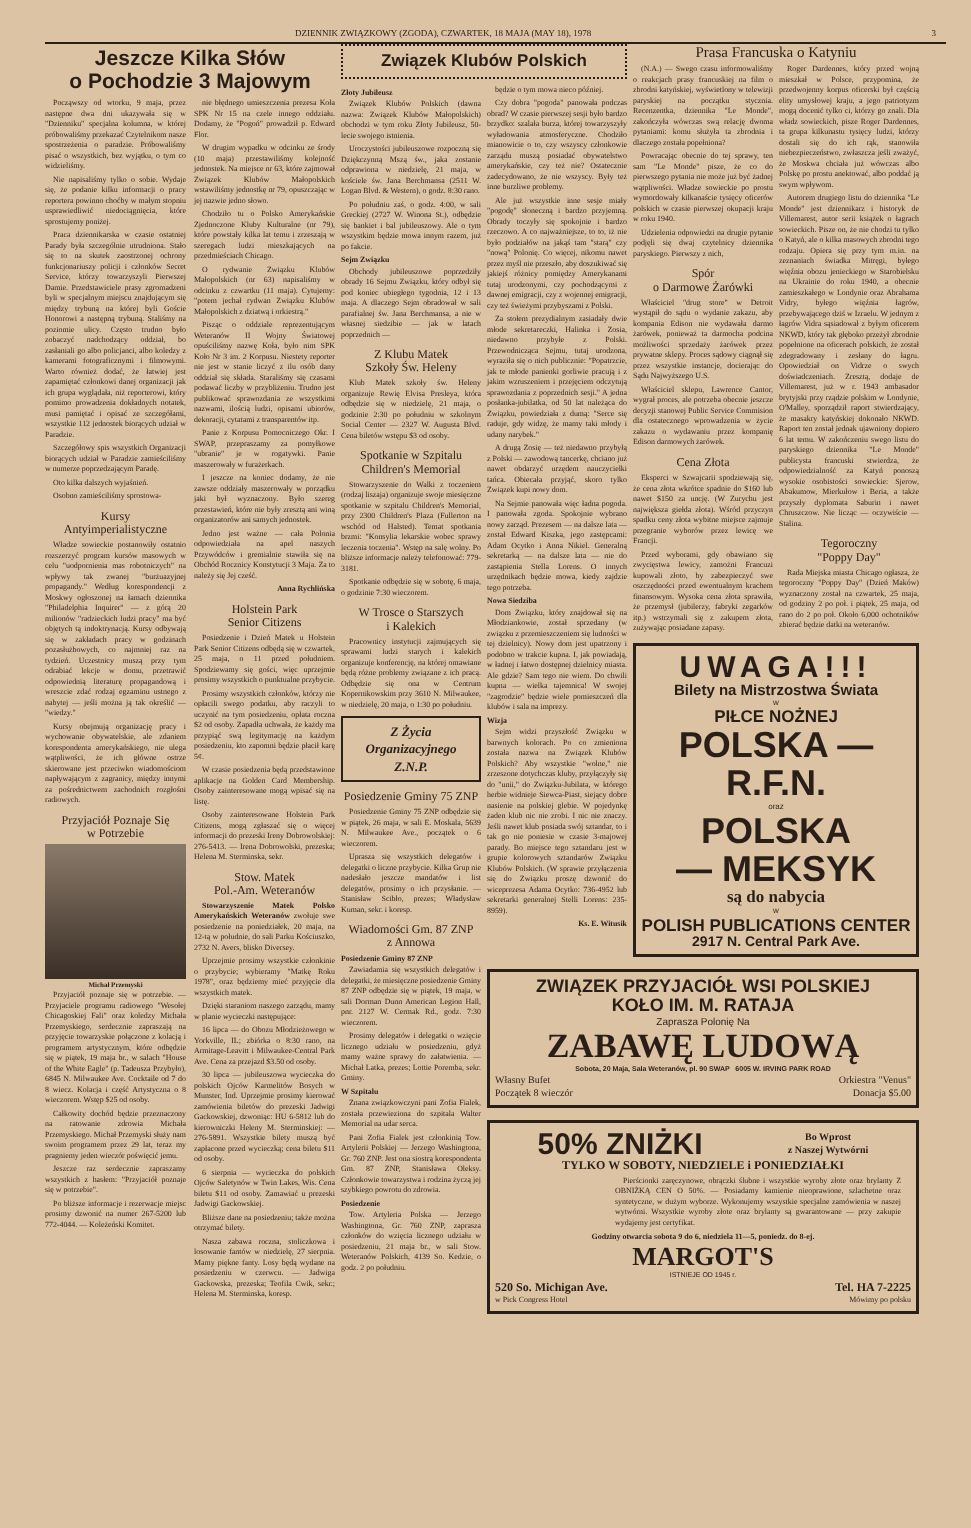DZIENNIK ZWIĄZKOWY (ZGODA), CZWARTEK, 18 MAJA (MAY 18), 1978 3
Jeszcze Kilka Słów
o Pochodzie 3 Majowym
Począwszy od wtorku, 9 maja, przez następne dwa dni ukazywała się w "Dzienniku" specjalna kolumna, w której próbowaliśmy przekazać Czytelnikom nasze spostrzeżenia o paradzie. Próbowaliśmy pisać o wszystkich, bez wyjątku, o tym co widzieliśmy.
Nie napisaliśmy tylko o sobie. Wydaje się, że podanie kilku informacji o pracy reportera powinno choćby w małym stopniu usprawiedliwić niedociągnięcia, które sprostujemy poniżej.
Praca dziennikarska w czasie ostatniej Parady była szczególnie utrudniona. Stało się to na skutek zaostrzonej ochrony funkcjonariuszy policji i członków Secret Service, którzy towarzyszyli Pierwszej Damie. Przedstawiciele prasy zgromadzeni byli w specjalnym miejscu znajdującym się między trybuną na której byli Goście Honorowi a następną trybuną. Staliśmy na poziomie ulicy. Często trudno było zobaczyć nadchodzący oddział, bo zasłaniali go albo policjanci, albo koledzy z kamerami fotograficznymi i filmowymi. Warto również dodać, że łatwiej jest zapamiętać członkowi danej organizacji jak ich grupa wyglądała, niż reporterowi, który pomimo prowadzenia dokładnych notatek, musi pamiętać i opisać ze szczegółami, wszystkie 112 jednostek biorących udział w Paradzie.
Szczegółowy spis wszystkich Organizacji biorących udział w Paradzie zamieściliśmy w numerze poprzedzającym Paradę.
Oto kilka dalszych wyjaśnień.
Osobno zamieściliśmy sprostowa-
Kursy
Antyimperialistyczne
Władze sowieckie postanowiły ostatnio rozszerzyć program kursów masowych w celu "uodpornienia mas robotniczych" na wpływy tak zwanej "burżuazyjnej propagandy." Według korespondencji z Moskwy ogłoszonej na łamach dziennika "Philadelphia Inquirer" — z górą 20 milionów "radzieckich ludzi pracy" ma być objętych tą indoktrynacją. Kursy odbywają się w zakładach pracy w godzinach pozasłużbowych, co najmniej raz na tydzień. Uczestnicy muszą przy tym odrabiać lekcje w domu, przetrawić odpowiednią literaturę propagandową i wreszcie zdać rodzaj egzaminu ustnego z nabytej — jeśli można ją tak określić — "wiedzy."
Kursy obejmują organizację pracy i wychowanie obywatelskie, ale zdaniem korespondenta amerykańskiego, nie ulega wątpliwości, że ich główne ostrze skierowane jest przeciwko wiadomościom napływającym z zagranicy, między innymi za pośrednictwem zachodnich rozgłośni radiowych.
Przyjaciół Poznaje Się
w Potrzebie
Michał Przemyski
Przyjaciół poznaje się w potrzebie. — Przyjaciele programu radiowego "Wesołej Chicagoskiej Fali" oraz koledzy Michała Przemyskiego, serdecznie zapraszają na przyjęcie towarzyskie połączone z kolacją i programem artystycznym, które odbędzie się w piątek, 19 maja br., w salach "House of the White Eagle" (p. Tadeusza Przybyło), 6845 N. Milwaukee Ave. Cocktaile od 7 do 8 wiecz. Kolacja i część Artystyczna o 8 wieczorem. Wstęp $25 od osoby.
Całkowity dochód będzie przeznaczony na ratowanie zdrowia Michała Przemyskiego. Michał Przemyski służy nam swoim programem przez 29 lat, teraz my pragniemy jeden wieczór poświęcić jemu.
Jeszcze raz serdecznie zapraszamy wszystkich z hasłem: "Przyjaciół poznaje się w potrzebie".
Po bliższe informacje i rezerwacje miejsc prosimy dzwonić na numer 267-5200 lub 772-4044. — Koleżeński Komitet.
nie błędnego umieszczenia prezesa Koła SPK Nr 15 na czele innego oddziału. Dodamy, że "Pogoń" prowadził p. Edward Flor.
W drugim wypadku w odcinku ze środy (10 maja) przestawiliśmy kolejność jednostek. Na miejsce nr 63, które zajmował Związek Klubów Małopolskich wstawiliśmy jednostkę nr 79, opuszczając w jej nazwie jedno słowo.
Chodziło tu o Polsko Amerykańskie Zjednoczone Kluby Kulturalne (nr 79), które powstały kilka lat temu i zrzeszają w szeregach ludzi mieszkających na przedmieściach Chicago.
O rydwanie Związku Klubów Małopolskich (nr 63) napisaliśmy w odcinku z czwartku (11 maja). Cytujemy: "potem jechał rydwan Związku Klubów Małopolskich z dziatwą i orkiestrą."
Pisząc o oddziale reprezentującym Weteranów II Wojny Światowej opuściliśmy nazwę Koła, było nim SPK Koło Nr 3 im. 2 Korpusu. Niestety reporter nie jest w stanie liczyć z ilu osób dany oddział się składa. Staraliśmy się czasami podawać liczby w przybliżeniu. Trudno jest publikować sprawozdania ze wszystkimi nazwami, ilością ludzi, opisami ubiorów, dekoracji, cytatami z transparentów itp.
Panie z Korpusu Pomocniczego Okr. I SWAP, przepraszamy za pomyłkowe "ubranie" je w rogatywki. Panie maszerowały w furażerkach.
I jeszcze na koniec dodamy, że nie zawsze oddziały maszerowały w porządku jaki był wyznaczony. Było szereg przestawień, które nie były zresztą ani winą organizatorów ani samych jednostek.
Jedno jest ważne — cała Polonia odpowiedziała na apel naszych Przywódców i gremialnie stawiła się na Obchód Rocznicy Konstytucji 3 Maja. Za to należy się Jej cześć.
Anna Rychlińska
Holstein Park
Senior Citizens
Posiedzenie i Dzień Matek u Holstein Park Senior Citizens odbędą się w czwartek, 25 maja, o 11 przed południem. Spodziewamy się gości, więc uprzejmie prosimy wszystkich o punktualne przybycie.
Prosimy wszystkich członków, którzy nie opłacili swego podatku, aby raczyli to uczynić na tym posiedzeniu, opłata roczna $2 od osoby. Zapadła uchwała, że każdy ma przypiąć swą legitymację na każdym posiedzeniu, kto zapomni będzie płacił karę 5¢.
W czasie posiedzenia będą przedstawione aplikacje na Golden Card Membership. Osoby zainteresowane mogą wpisać się na listę.
Osoby zainteresowane Holstein Park Citizens, mogą zgłaszać się o więcej informacji do prezeski Ireny Dobrowolskiej: 276-5413. — Irena Dobrowolski, prezeska; Helena M. Sterminska, sekr.
Stow. Matek
Pol.-Am. Weteranów
Stowarzyszenie Matek Polsko Amerykańskich Weteranów zwołuje swe posiedzenie na poniedziałek, 20 maja, na 12-tą w południe, do sali Parku Kościuszko, 2732 N. Avers, blisko Diversey.
Uprzejmie prosimy wszystkie członkinie o przybycie; wybieramy "Matkę Roku 1978", oraz będziemy mieć przyjęcie dla wszystkich matek.
Dzięki staraniom naszego zarządu, mamy w planie wycieczki następujące:
16 lipca — do Obozu Młodzieżowego w Yorkville, IL; zbiórka o 8:30 rano, na Armitage-Leavitt i Milwaukee-Central Park Ave. Cena za przejazd $3.50 od osoby.
30 lipca — jubileuszowa wycieczka do polskich Ojców Karmelitów Bosych w Munster, Ind. Uprzejmie prosimy kierować zamówienia biletów do prezeski Jadwigi Gackowskiej, dzwoniąc: HU 6-5812 lub do kierowniczki Heleny M. Sterminskiej: — 276-5891. Wszystkie bilety muszą być zapłacone przed wycieczką; cena biletu $11 od osoby.
6 sierpnia — wycieczka do polskich Ojców Saletynów w Twin Lakes, Wis. Cena biletu $11 od osoby. Zamawiać u prezeski Jadwigi Gackowskiej.
Bliższe dane na posiedzeniu; także można otrzymać bilety.
Nasza zabawa roczna, stoliczkowa i losowanie fantów w niedzielę, 27 sierpnia. Mamy piękne fanty. Losy będą wydane na posiedzeniu w czerwcu. — Jadwiga Gackowska, prezeska; Teofila Cwik, sekr.; Helena M. Sterminska, koresp.
Związek Klubów Polskich
Złoty Jubileusz
Związek Klubów Polskich (dawna nazwa: Związek Klubów Małopolskich) obchodzi w tym roku Złoty Jubileusz, 50-lecie swojego istnienia.
Uroczystości jubileuszowe rozpoczną się Dziękczynną Mszą św., jaka zostanie odprawiona w niedzielę, 21 maja, w kościele św. Jana Berchmansa (2511 W. Logan Blvd. & Western), o godz. 8:30 rano.
Po południu zaś, o godz. 4:00, w sali Greckiej (2727 W. Winona St.), odbędzie się bankiet i bal jubileuszowy. Ale o tym wszystkim będzie mowa innym razem, już po fakcie.
Sejm Związku
Obchody jubileuszowe poprzedziły obrady 16 Sejmu Związku, który odbył się pod koniec ubiegłego tygodnia, 12 i 13 maja. A dlaczego Sejm obradował w sali parafialnej św. Jana Berchmansa, a nie w własnej siedzibie — jak w latach poprzednich —
Z Klubu Matek
Szkoły Św. Heleny
Klub Matek szkoły św. Heleny organizuje Rewię Elvisa Presleya, która odbędzie się w niedzielę, 21 maja, o godzinie 2:30 po południu w szkolnym Social Center — 2327 W. Augusta Blvd. Cena biletów wstępu $3 od osoby.
Spotkanie w Szpitalu
Children's Memorial
Stowarzyszenie do Walki z toczeniem (rodzaj liszaja) organizuje swoje miesięczne spotkanie w szpitalu Children's Memorial, przy 2300 Children's Plaza (Fullerton na wschód od Halsted). Temat spotkania brzmi: "Konsylia lekarskie wobec sprawy leczenia toczenia". Wstęp na salę wolny. Po bliższe informacje należy telefonować: 779-3181.
Spotkanie odbędzie się w sobotę, 6 maja, o godzinie 7:30 wieczorem.
W Trosce o Starszych
i Kalekich
Pracownicy instytucji zajmujących się sprawami ludzi starych i kalekich organizuje konferencję, na której omawiane będą różne problemy związane z ich pracą. Odbędzie się ona w Centrum Kopernikowskim przy 3610 N. Milwaukee, w niedzielę, 20 maja, o 1:30 po południu.
Z Życia
Organizacyjnego
Z.N.P.
Posiedzenie Gminy 75 ZNP
Posiedzenie Gminy 75 ZNP odbędzie się w piątek, 26 maja, w sali E. Moskala, 5639 N. Milwaukee Ave., początek o 6 wieczorem.
Uprasza się wszystkich delegatów i delegatki o liczne przybycie. Kilka Grup nie nadesłało jeszcze mandatów i list delegatów, prosimy o ich przysłanie. — Stanisław Scibło, prezes; Władysław Kuman, sekr. i koresp.
Wiadomości Gm. 87 ZNP
z Annowa
Posiedzenie Gminy 87 ZNP
Zawiadamia się wszystkich delegatów i delegatki, że miesięczne posiedzenie Gminy 87 ZNP odbędzie się w piątek, 19 maja, w sali Dorman Dunn American Legion Hall, pnr. 2127 W. Cermak Rd., godz. 7:30 wieczorem.
Prosimy delegatów i delegatki o wzięcie licznego udziału w posiedzeniu, gdyż mamy ważne sprawy do załatwienia. — Michał Latka, prezes; Lottie Poremba, sekr. Gminy.
W Szpitalu
Znana związkowczyni pani Zofia Fialek, została przewieziona do szpitala Walter Memorial na udar serca.
Pani Zofia Fialek jest członkinią Tow. Artylerii Polskiej — Jerzego Washingtona, Gr. 760 ZNP. Jest ona siostrą korespondenta Gm. 87 ZNP, Stanisława Oleksy. Członkowie towarzystwa i rodzina życzą jej szybkiego powrotu do zdrowia.
Posiedzenie
Tow. Artyleria Polska — Jerzego Washingtona, Gr. 760 ZNP, zaprasza członków do wzięcia licznego udziału w posiedzeniu, 21 maja br., w sali Stow. Weteranów Polskich, 4139 So. Kedzie, o godz. 2 po południu.
będzie o tym mowa nieco później.
Czy dobra "pogoda" panowała podczas obrad? W czasie pierwszej sesji było bardzo brzydko: szalała burza, której towarzyszyły wyładowania atmosferyczne. Chodziło mianowicie o to, czy wszyscy członkowie zarządu muszą posiadać obywatelstwo amerykańskie, czy też nie? Ostatecznie zadecydowano, że nie wszyscy. Były też inne burzliwe problemy.
Ale już wszystkie inne sesje miały "pogodę" słoneczną i bardzo przyjemną. Obrady toczyły się spokojnie i bardzo rzeczowo. A co najważniejsze, to to, iż nie było podziałów na jakąś tam "starą" czy "nową" Polonię. Co więcej, nikomu nawet przez myśl nie przeszło, aby doszukiwać się jakiejś różnicy pomiędzy Amerykanami tutaj urodzonymi, czy pochodzącymi z dawnej emigracji, czy z wojennej emigracji, czy też świeżymi przybyszami z Polski.
Za stołem prezydialnym zasiadały dwie młode sekretareczki, Halinka i Zosia, niedawno przybyłe z Polski. Przewodnicząca Sejmu, tutaj urodzona, wyraziła się o nich publicznie: "Popatrzcie, jak te młode panienki gorliwie pracują i z jakim wzruszeniem i przejęciem odczytują sprawozdania z poprzednich sesji." A jedna posłanka-jubilatka, od 50 lat należąca do Związku, powiedziała z dumą: "Serce się raduje, gdy widzę, że mamy taki młody i udany narybek."
A drugą Zosię — też niedawno przybyłą z Polski — zawodową tancerkę, chciano już nawet obdarzyć urzędem nauczycielki tańca. Obiecała przyjąć, skoro tylko Związek kupi nowy dom.
Na Sejmie panowała więc ładna pogoda. I panowała zgoda. Spokojnie wybrano nowy zarząd. Prezesem — na dalsze lata — został Edward Kiszka, jego zastępcami: Adam Ocytko i Anna Nikiel. Generalną sekretarką — na dalsze lata — nie do zastąpienia Stella Lorens. O innych urzędnikach będzie mowa, kiedy zajdzie tego potrzeba.
Nowa Siedziba
Dom Związku, który znajdował się na Młodziankowie, został sprzedany (w związku z przemieszczeniem się ludności w tej dzielnicy). Nowy dom jest upatrzony i podobno w trakcie kupna. I, jak powiadają, w ładnej i łatwo dostępnej dzielnicy miasta. Ale gdzie? Sam tego nie wiem. Do chwili kupna — wielka tajemnica! W swojej "zagrodzie" będzie wiele pomieszczeń dla klubów i sala na imprezy.
Wizja
Sejm widzi przyszłość Związku w barwnych kolorach. Po co zmieniona została nazwa na Związek Klubów Polskich? Aby wszystkie "wolne," nie zrzeszone dotychczas kluby, przyłączyły się do "unii," do Związku-Jubilata, w którego herbie widnieje Siewca-Piast, siejący dobre nasienie na polskiej glebie. W pojedynkę żaden klub nic nie zrobi. I nic nie znaczy. Jeśli nawet klub posiada swój sztandar, to i tak go nie poniesie w czasie 3-majowej parady. Bo miejsce tego sztandaru jest w grupie kolorowych sztandarów Związku Klubów Polskich. (W sprawie przyłączenia się do Związku proszę dzwonić do wiceprezesa Adama Ocytko: 736-4952 lub sekretarki generalnej Stelli Lorens: 235-8959).
Ks. E. Witusik
Prasa Francuska o Katyniu
(N.A.) — Swego czasu informowaliśmy o reakcjach prasy francuskiej na film o zbrodni katyńskiej, wyświetlony w telewizji paryskiej na początku stycznia. Recenzentka, dziennika "Le Monde", zakończyła wówczas swą relację dwoma pytaniami: komu służyła ta zbrodnia i dlaczego została popełniona?
Powracając obecnie do tej sprawy, ten sam "Le Monde" pisze, że co do pierwszego pytania nie może już być żadnej wątpliwości. Władze sowieckie po prostu wymordowały kilkanaście tysięcy oficerów polskich w czasie pierwszej okupacji kraju w roku 1940.
Udzielenia odpowiedzi na drugie pytanie podjęli się dwaj czytelnicy dziennika paryskiego. Pierwszy z nich,
Spór
o Darmowe Żarówki
Właściciel "drug store" w Detroit wystąpił do sądu o wydanie zakazu, aby kompania Edison nie wydawała darmo żarówek, ponieważ ta darmocha podcina możliwości sprzedaży żarówek przez prywatne sklepy. Proces sądowy ciągnął się przez wszystkie instancje, docierając do Sądu Najwyższego U.S.
Właściciel sklepu, Lawrence Cantor, wygrał proces, ale potrzeba obecnie jeszcze decyzji stanowej Public Service Commision dla ostatecznego wprowadzenia w życie zakazu o wydawaniu przez kompanię Edison darmowych żarówek.
Cena Złota
Eksperci w Szwajcarii spodziewają się, że cena złota wkrótce spadnie do $160 lub nawet $150 za uncję. (W Zurychu jest największa giełda złota). Wśród przyczyn spadku ceny złota wybitne miejsce zajmuje przegranie wyborów przez lewicę we Francji.
Przed wyborami, gdy obawiano się zwycięstwa lewicy, zamożni Francuzi kupowali złoto, by zabezpieczyć swe oszczędności przed ewentualnym krachem finansowym. Wysoka cena złota sprawiła, że przemysł (jubilerzy, fabryki zegarków itp.) wstrzymali się z zakupem złota, zużywając posiadane zapasy.
Roger Dardennes, który przed wojną mieszkał w Polsce, przypomina, że przedwojenny korpus oficerski był częścią elity umysłowej kraju, a jego patriotyzm mogą docenić tylko ci, którzy go znali. Dla władz sowieckich, pisze Roger Dardennes, ta grupa kilkunastu tysięcy ludzi, którzy dostali się do ich rąk, stanowiła niebezpieczeństwo, zwłaszcza jeśli zważyć, że Moskwa chciała już wówczas albo Polskę po prostu anektować, albo poddać ją swym wpływom.
Autorem drugiego listu do dziennika "Le Monde" jest dziennikarz i historyk de Villemarest, autor serii książek o łagrach sowieckich. Pisze on, że nie chodzi tu tylko o Katyń, ale o kilka masowych zbrodni tego rodzaju. Opiera się przy tym m.in. na zeznaniach świadka Mitręgi, byłego więźnia obozu jenieckiego w Starobielsku na Ukrainie do roku 1940, a obecnie zamieszkałego w Londynie oraz Abrahama Vidry, byłego więźnia łagrów, przebywającego dziś w Izraelu. W jednym z łagrów Vidra sąsiadował z byłym oficerem NKWD, który tak głęboko przeżył zbrodnie popełnione na oficerach polskich, że został zdegradowany i zesłany do łagru. Opowiedział on Vidrze o swych doświadczeniach. Zresztą, dodaje de Villemarest, już w r. 1943 ambasador brytyjski przy rządzie polskim w Londynie, O'Malley, sporządził raport stwierdzający, że masakry katyńskiej dokonało NKWD. Raport ten został jednak ujawniony dopiero 6 lat temu. W zakończeniu swego listu do paryskiego dziennika "Le Monde" publicysta francuski stwierdza, że odpowiedzialność za Katyń ponoszą wysokie osobistości sowieckie: Sjerow, Abakumow, Mierkułow i Beria, a także przyszły dyplomata Saburin i nawet Chruszczow. Nie licząc — oczywiście — Stalina.
Tegoroczny
"Poppy Day"
Rada Miejska miasta Chicago ogłasza, że tegoroczny "Poppy Day" (Dzień Maków) wyznaczony został na czwartek, 25 maja, od godziny 2 po poł. i piątek, 25 maja, od rano do 2 po poł. Około 6,000 ochotników zbierać będzie datki na weteranów.
UWAGA!!!
Bilety na Mistrzostwa Świata
w
PIŁCE NOŻNEJ
POLSKA — R.F.N.
oraz
POLSKA
— MEKSYK
są do nabycia
w
POLISH PUBLICATIONS CENTER
2917 N. Central Park Ave.
ZWIĄZEK PRZYJACIÓŁ WSI POLSKIEJ
KOŁO IM. M. RATAJA
Zaprasza Polonię Na
ZABAWĘ LUDOWĄ
Sobota, 20 Maja, Sala Weteranów, pl. 90 SWAP 6005 W. IRVING PARK ROAD
Własny Bufet
Początek 8 wieczór Orkiestra "Venus"
Donacja $5.00
50% ZNIŻKI Bo Wprost
z Naszej Wytwórni
TYLKO W SOBOTY, NIEDZIELE i PONIEDZIAŁKI
Pierścionki zaręczynowe, obrączki ślubne i wszystkie wyroby złote oraz brylanty Z OBNIŻKĄ CEN O 50%. — Posiadamy kamienie nieoprawione, szlachetne oraz syntetyczne, w dużym wyborze. Wykonujemy wszystkie specjalne zamówienia w naszej wytwórni. Wszystkie wyroby złote oraz brylanty są gwarantowane — przy zakupie wydajemy jest certyfikat.
Godziny otwarcia sobota 9 do 6, niedziela 11—5, poniedz. do 8-ej.
MARGOT'S
ISTNIEJE OD 1945 r.
520 So. Michigan Ave.
w Pick Congress Hotel Tel. HA 7-2225
Mówimy po polsku